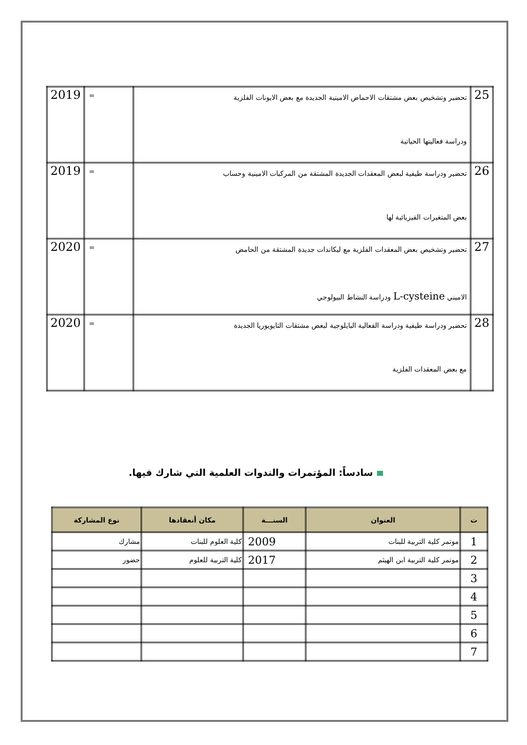| 25 | تحضير وتشخيص بعض مشتقات الاحماض الامينية الجديدة مع بعض الايونات الفلزية ودراسة فعاليتها الحياتية | = | 2019 |
| 26 | تحضير ودراسة طيفية لبعض المعقدات الجديدة المشتقة من المركبات الامينية وحساب بعض المتغيرات الفيزيائية لها | = | 2019 |
| 27 | تحضير وتشخيص بعض المعقدات الفلزية مع ليكاندات جديدة المشتقة من الحامض الاميني L-cysteine ودراسة النشاط البيولوجي | = | 2020 |
| 28 | تحضير ودراسة طيفية ودراسة الفعالية البايلوجية لبعض مشتقات الثايويوريا الجديدة مع بعض المعقدات الفلزية | = | 2020 |
سادساً: المؤتمرات والندوات العلمية التي شارك فيها.
| ت | العنوان | السنـــة | مكان أنعقادها | نوع المشاركة |
| --- | --- | --- | --- | --- |
| 1 | موتمر كلية التربية للبنات | 2009 | كلية العلوم للبنات | مشارك |
| 2 | موتمر كلية التربية ابن الهيثم | 2017 | كلية التربية للعلوم | حضور |
| 3 | | | | |
| 4 | | | | |
| 5 | | | | |
| 6 | | | | |
| 7 | | | | |